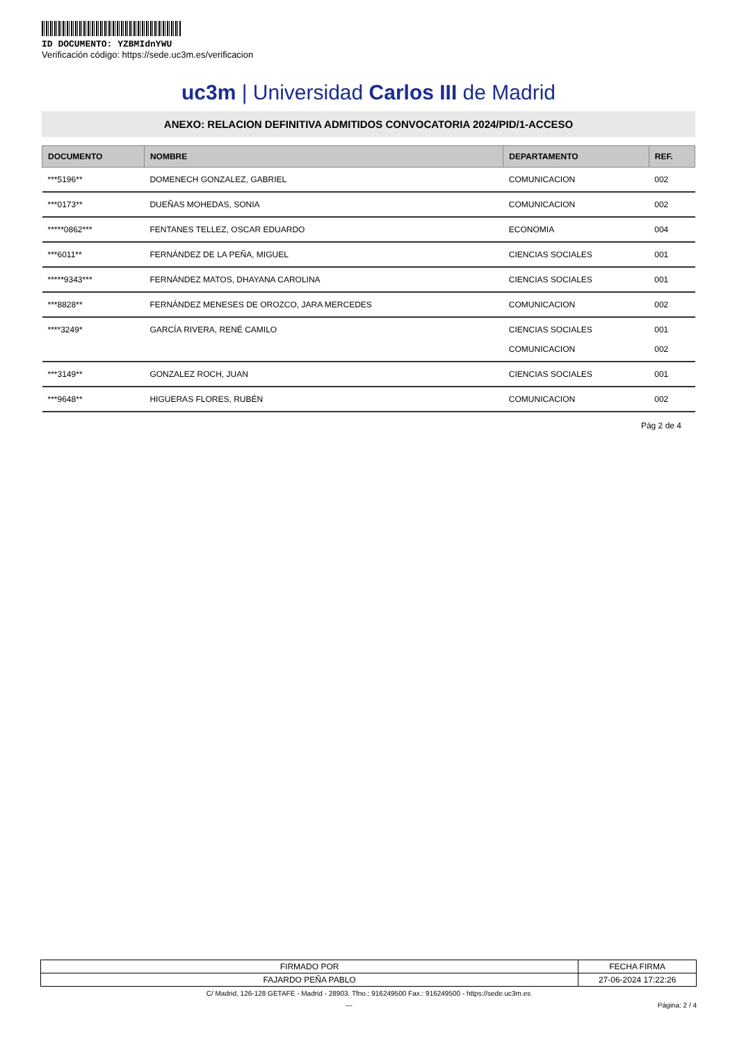ID DOCUMENTO: YZBMIdnYWU
Verificación código: https://sede.uc3m.es/verificacion
uc3m | Universidad Carlos III de Madrid
ANEXO: RELACION DEFINITIVA ADMITIDOS CONVOCATORIA 2024/PID/1-ACCESO
| DOCUMENTO | NOMBRE | DEPARTAMENTO | REF. |
| --- | --- | --- | --- |
| ***5196** | DOMENECH GONZALEZ, GABRIEL | COMUNICACION | 002 |
| ***0173** | DUEÑAS MOHEDAS, SONIA | COMUNICACION | 002 |
| *****0862*** | FENTANES TELLEZ, OSCAR EDUARDO | ECONOMIA | 004 |
| ***6011** | FERNÁNDEZ DE LA PEÑA, MIGUEL | CIENCIAS SOCIALES | 001 |
| *****9343*** | FERNÁNDEZ MATOS, DHAYANA CAROLINA | CIENCIAS SOCIALES | 001 |
| ***8828** | FERNÁNDEZ MENESES DE OROZCO, JARA MERCEDES | COMUNICACION | 002 |
| ****3249* | GARCÍA RIVERA, RENÉ CAMILO | CIENCIAS SOCIALES COMUNICACION | 001 002 |
| ***3149** | GONZALEZ ROCH, JUAN | CIENCIAS SOCIALES | 001 |
| ***9648** | HIGUERAS FLORES, RUBÉN | COMUNICACION | 002 |
Pág 2 de 4
| FIRMADO POR | FECHA FIRMA |
| FAJARDO PEÑA PABLO | 27-06-2024 17:22:26 |
C/ Madrid, 126-128 GETAFE - Madrid - 28903. Tfno.: 916249500 Fax.: 916249500 - https://sede.uc3m.es
--- Página: 2 / 4